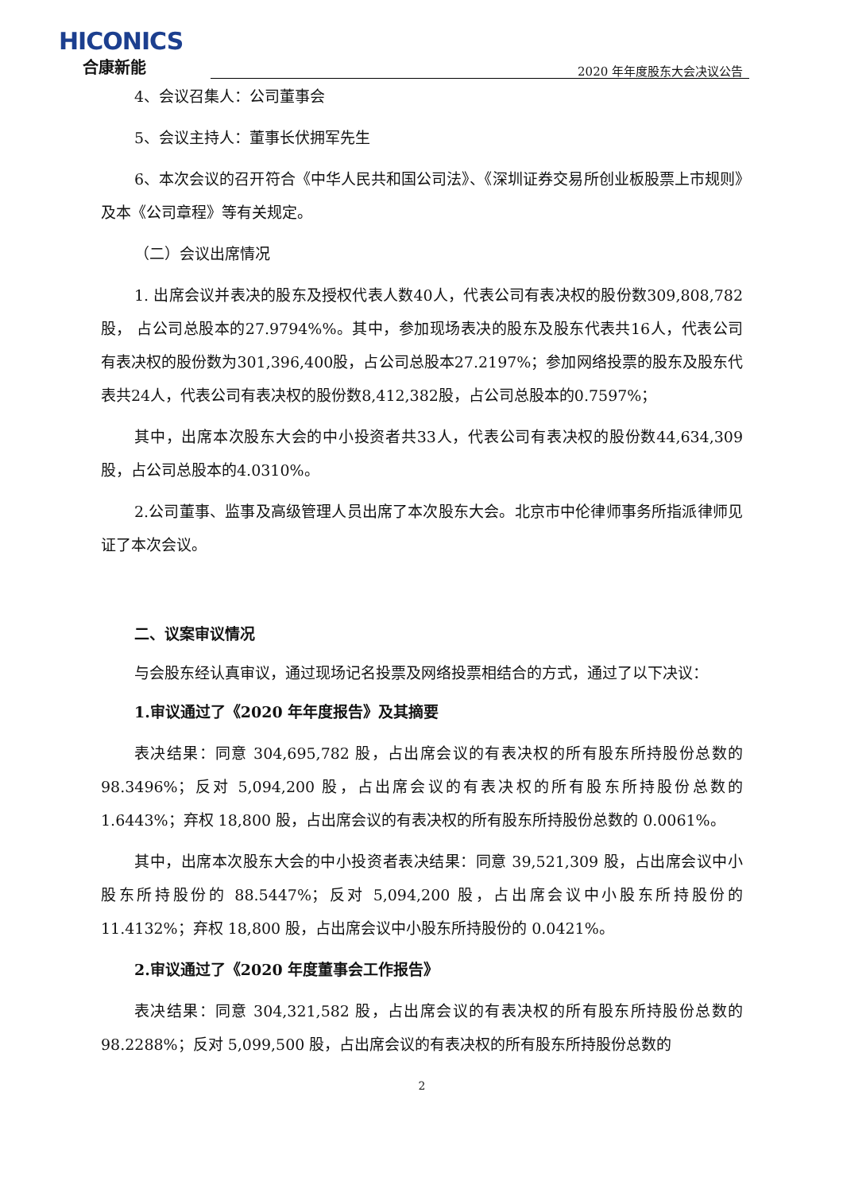HICONICS
合康新能
2020 年年度股东大会决议公告
4、会议召集人：公司董事会
5、会议主持人：董事长伏拥军先生
6、本次会议的召开符合《中华人民共和国公司法》、《深圳证券交易所创业板股票上市规则》及本《公司章程》等有关规定。
（二）会议出席情况
1. 出席会议并表决的股东及授权代表人数40人，代表公司有表决权的股份数309,808,782股， 占公司总股本的27.9794%%。其中，参加现场表决的股东及股东代表共16人，代表公司有表决权的股份数为301,396,400股，占公司总股本27.2197%；参加网络投票的股东及股东代表共24人，代表公司有表决权的股份数8,412,382股，占公司总股本的0.7597%；
其中，出席本次股东大会的中小投资者共33人，代表公司有表决权的股份数44,634,309股，占公司总股本的4.0310%。
2.公司董事、监事及高级管理人员出席了本次股东大会。北京市中伦律师事务所指派律师见证了本次会议。
二、议案审议情况
与会股东经认真审议，通过现场记名投票及网络投票相结合的方式，通过了以下决议：
1.审议通过了《2020 年年度报告》及其摘要
表决结果：同意 304,695,782 股，占出席会议的有表决权的所有股东所持股份总数的 98.3496%；反对 5,094,200 股，占出席会议的有表决权的所有股东所持股份总数的1.6443%；弃权 18,800 股，占出席会议的有表决权的所有股东所持股份总数的 0.0061%。
其中，出席本次股东大会的中小投资者表决结果：同意 39,521,309 股，占出席会议中小股东所持股份的 88.5447%；反对 5,094,200 股，占出席会议中小股东所持股份的11.4132%；弃权 18,800 股，占出席会议中小股东所持股份的 0.0421%。
2.审议通过了《2020 年度董事会工作报告》
表决结果：同意 304,321,582 股，占出席会议的有表决权的所有股东所持股份总数的 98.2288%；反对 5,099,500 股，占出席会议的有表决权的所有股东所持股份总数的
2